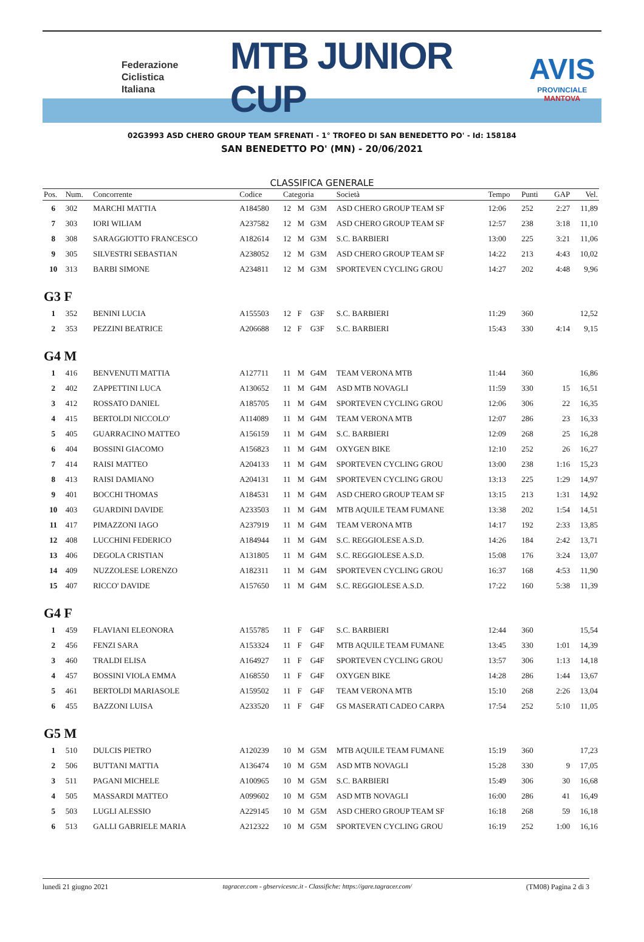Federazione
Ciclistica
Italiana
MTB JUNIOR CUP
AVIS
PROVINCIALE MANTOVA
02G3993 ASD CHERO GROUP TEAM SFRENATI - 1° TROFEO DI SAN BENEDETTO PO' - Id: 158184
SAN BENEDETTO PO' (MN) - 20/06/2021
CLASSIFICA GENERALE
| Pos. | Num. | Concorrente | Codice | Categoria | | | Società | Tempo | Punti | GAP | Vel. |
| --- | --- | --- | --- | --- | --- | --- | --- | --- | --- | --- | --- |
| 6 | 302 | MARCHI MATTIA | A184580 | 12 | M | G3M | ASD CHERO GROUP TEAM SF | 12:06 | 252 | 2:27 | 11,89 |
| 7 | 303 | IORI WILIAM | A237582 | 12 | M | G3M | ASD CHERO GROUP TEAM SF | 12:57 | 238 | 3:18 | 11,10 |
| 8 | 308 | SARAGGIOTTO FRANCESCO | A182614 | 12 | M | G3M | S.C. BARBIERI | 13:00 | 225 | 3:21 | 11,06 |
| 9 | 305 | SILVESTRI SEBASTIAN | A238052 | 12 | M | G3M | ASD CHERO GROUP TEAM SF | 14:22 | 213 | 4:43 | 10,02 |
| 10 | 313 | BARBI SIMONE | A234811 | 12 | M | G3M | SPORTEVEN CYCLING GROU | 14:27 | 202 | 4:48 | 9,96 |
| G3 F | | | | | | | | | | | |
| 1 | 352 | BENINI LUCIA | A155503 | 12 | F | G3F | S.C. BARBIERI | 11:29 | 360 | | 12,52 |
| 2 | 353 | PEZZINI BEATRICE | A206688 | 12 | F | G3F | S.C. BARBIERI | 15:43 | 330 | 4:14 | 9,15 |
| G4 M | | | | | | | | | | | |
| 1 | 416 | BENVENUTI MATTIA | A127711 | 11 | M | G4M | TEAM VERONA MTB | 11:44 | 360 | | 16,86 |
| 2 | 402 | ZAPPETTINI LUCA | A130652 | 11 | M | G4M | ASD MTB NOVAGLI | 11:59 | 330 | 15 | 16,51 |
| 3 | 412 | ROSSATO DANIEL | A185705 | 11 | M | G4M | SPORTEVEN CYCLING GROU | 12:06 | 306 | 22 | 16,35 |
| 4 | 415 | BERTOLDI NICCOLO' | A114089 | 11 | M | G4M | TEAM VERONA MTB | 12:07 | 286 | 23 | 16,33 |
| 5 | 405 | GUARRACINO MATTEO | A156159 | 11 | M | G4M | S.C. BARBIERI | 12:09 | 268 | 25 | 16,28 |
| 6 | 404 | BOSSINI GIACOMO | A156823 | 11 | M | G4M | OXYGEN BIKE | 12:10 | 252 | 26 | 16,27 |
| 7 | 414 | RAISI MATTEO | A204133 | 11 | M | G4M | SPORTEVEN CYCLING GROU | 13:00 | 238 | 1:16 | 15,23 |
| 8 | 413 | RAISI DAMIANO | A204131 | 11 | M | G4M | SPORTEVEN CYCLING GROU | 13:13 | 225 | 1:29 | 14,97 |
| 9 | 401 | BOCCHI THOMAS | A184531 | 11 | M | G4M | ASD CHERO GROUP TEAM SF | 13:15 | 213 | 1:31 | 14,92 |
| 10 | 403 | GUARDINI DAVIDE | A233503 | 11 | M | G4M | MTB AQUILE TEAM FUMANE | 13:38 | 202 | 1:54 | 14,51 |
| 11 | 417 | PIMAZZONI IAGO | A237919 | 11 | M | G4M | TEAM VERONA MTB | 14:17 | 192 | 2:33 | 13,85 |
| 12 | 408 | LUCCHINI FEDERICO | A184944 | 11 | M | G4M | S.C. REGGIOLESE A.S.D. | 14:26 | 184 | 2:42 | 13,71 |
| 13 | 406 | DEGOLA CRISTIAN | A131805 | 11 | M | G4M | S.C. REGGIOLESE A.S.D. | 15:08 | 176 | 3:24 | 13,07 |
| 14 | 409 | NUZZOLESE LORENZO | A182311 | 11 | M | G4M | SPORTEVEN CYCLING GROU | 16:37 | 168 | 4:53 | 11,90 |
| 15 | 407 | RICCO' DAVIDE | A157650 | 11 | M | G4M | S.C. REGGIOLESE A.S.D. | 17:22 | 160 | 5:38 | 11,39 |
| G4 F | | | | | | | | | | | |
| 1 | 459 | FLAVIANI ELEONORA | A155785 | 11 | F | G4F | S.C. BARBIERI | 12:44 | 360 | | 15,54 |
| 2 | 456 | FENZI SARA | A153324 | 11 | F | G4F | MTB AQUILE TEAM FUMANE | 13:45 | 330 | 1:01 | 14,39 |
| 3 | 460 | TRALDI ELISA | A164927 | 11 | F | G4F | SPORTEVEN CYCLING GROU | 13:57 | 306 | 1:13 | 14,18 |
| 4 | 457 | BOSSINI VIOLA EMMA | A168550 | 11 | F | G4F | OXYGEN BIKE | 14:28 | 286 | 1:44 | 13,67 |
| 5 | 461 | BERTOLDI MARIASOLE | A159502 | 11 | F | G4F | TEAM VERONA MTB | 15:10 | 268 | 2:26 | 13,04 |
| 6 | 455 | BAZZONI LUISA | A233520 | 11 | F | G4F | GS MASERATI CADEO CARPA | 17:54 | 252 | 5:10 | 11,05 |
| G5 M | | | | | | | | | | | |
| 1 | 510 | DULCIS PIETRO | A120239 | 10 | M | G5M | MTB AQUILE TEAM FUMANE | 15:19 | 360 | | 17,23 |
| 2 | 506 | BUTTANI MATTIA | A136474 | 10 | M | G5M | ASD MTB NOVAGLI | 15:28 | 330 | 9 | 17,05 |
| 3 | 511 | PAGANI MICHELE | A100965 | 10 | M | G5M | S.C. BARBIERI | 15:49 | 306 | 30 | 16,68 |
| 4 | 505 | MASSARDI MATTEO | A099602 | 10 | M | G5M | ASD MTB NOVAGLI | 16:00 | 286 | 41 | 16,49 |
| 5 | 503 | LUGLI ALESSIO | A229145 | 10 | M | G5M | ASD CHERO GROUP TEAM SF | 16:18 | 268 | 59 | 16,18 |
| 6 | 513 | GALLI GABRIELE MARIA | A212322 | 10 | M | G5M | SPORTEVEN CYCLING GROU | 16:19 | 252 | 1:00 | 16,16 |
lunedì 21 giugno 2021 tagracer.com - gbservicesnc.it - Classifiche: https://gare.tagracer.com/ (TM08) Pagina 2 di 3